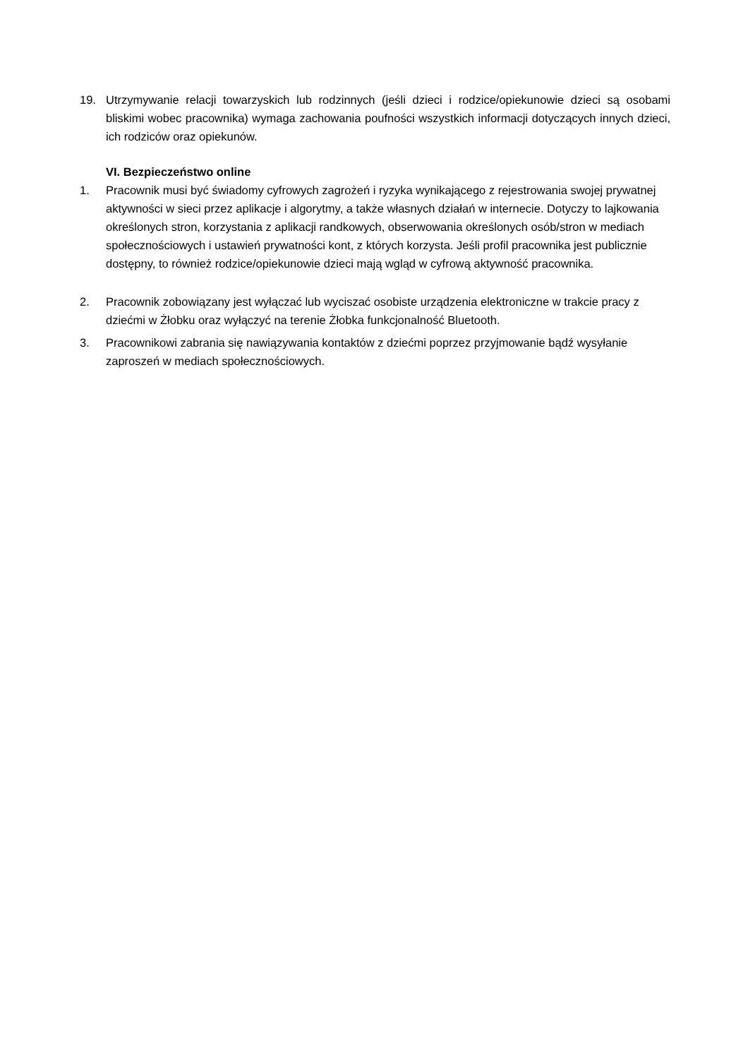19. Utrzymywanie relacji towarzyskich lub rodzinnych (jeśli dzieci i rodzice/opiekunowie dzieci są osobami bliskimi wobec pracownika) wymaga zachowania poufności wszystkich informacji dotyczących innych dzieci, ich rodziców oraz opiekunów.
VI. Bezpieczeństwo online
1. Pracownik musi być świadomy cyfrowych zagrożeń i ryzyka wynikającego z rejestrowania swojej prywatnej aktywności w sieci przez aplikacje i algorytmy, a także własnych działań w internecie. Dotyczy to lajkowania określonych stron, korzystania z aplikacji randkowych, obserwowania określonych osób/stron w mediach społecznościowych i ustawień prywatności kont, z których korzysta. Jeśli profil pracownika jest publicznie dostępny, to również rodzice/opiekunowie dzieci mają wgląd w cyfrową aktywność pracownika.
2. Pracownik zobowiązany jest wyłączać lub wyciszać osobiste urządzenia elektroniczne w trakcie pracy z dziećmi w Żłobku oraz wyłączyć na terenie Żłobka funkcjonalność Bluetooth.
3. Pracownikowi zabrania się nawiązywania kontaktów z dziećmi poprzez przyjmowanie bądź wysyłanie zaproszeń w mediach społecznościowych.